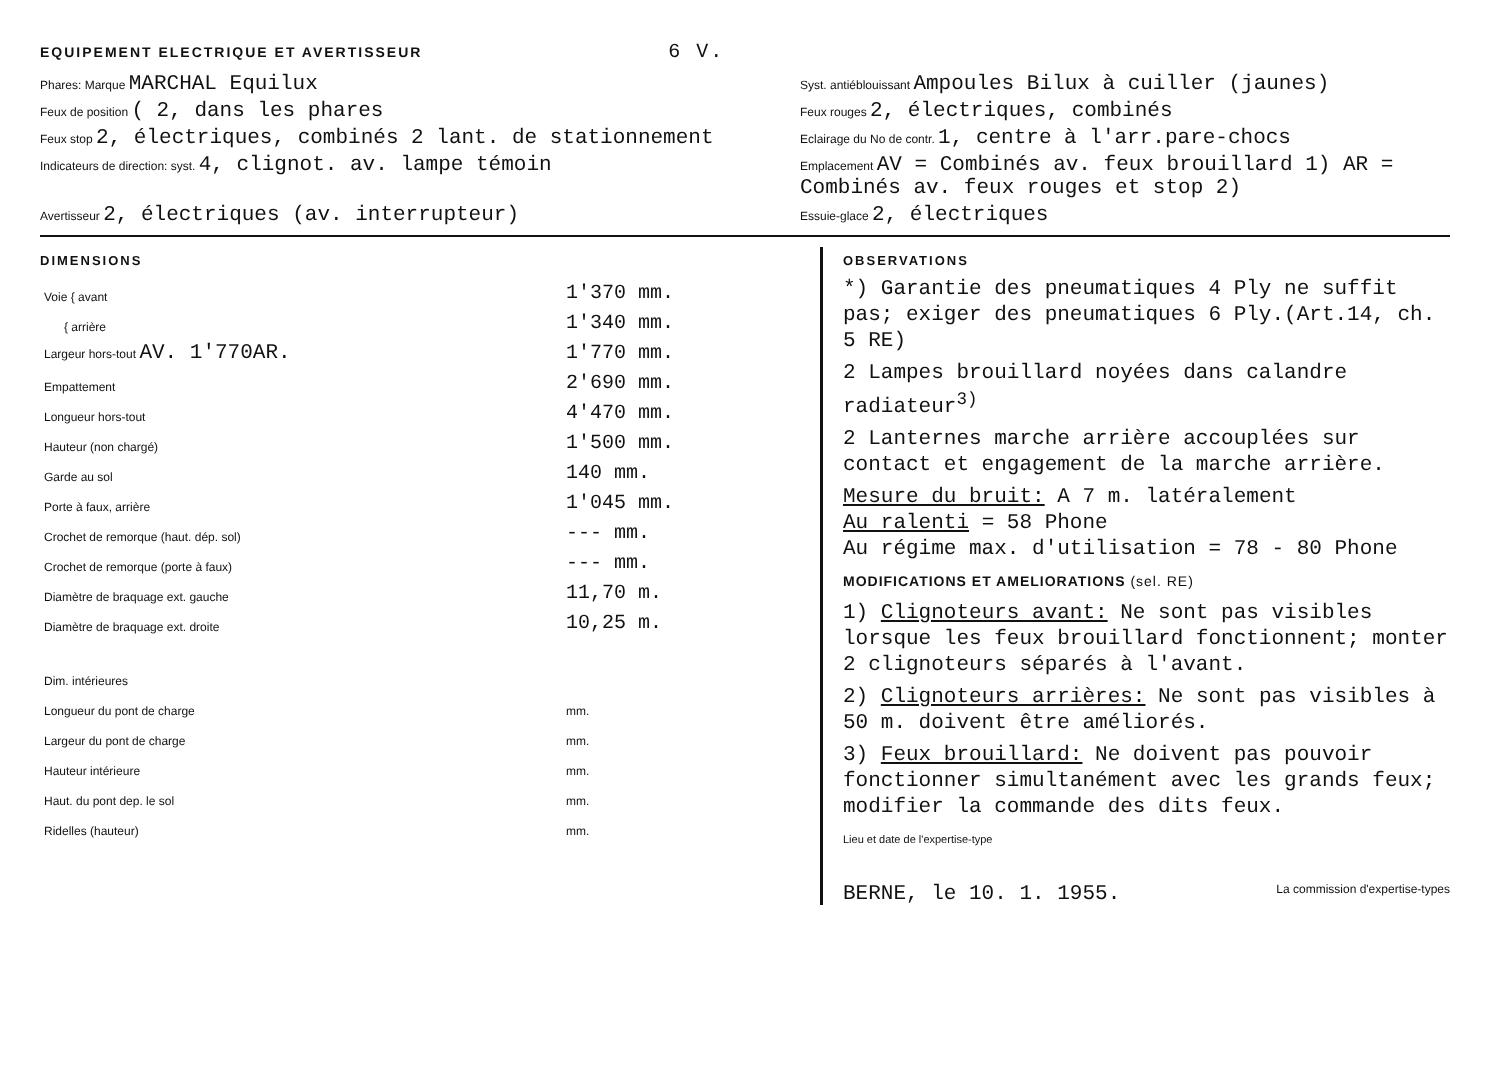EQUIPEMENT ELECTRIQUE ET AVERTISSEUR 6 V.
Phares: Marque MARCHAL Equilux
Syst. antiéblouissant Ampoules Bilux à cuiller (jaunes)
Feux de position ( 2, dans les phares
Feux rouges 2, électriques, combinés
Feux stop 2, électriques, combinés 2 lant. de stationnement
Eclairage du No de contr. 1, centre à l'arr.pare-chocs
Indicateurs de direction: syst. 4, clignot. av. lampe témoin
Emplacement AV = Combinés av. feux brouillard 1) AR = Combinés av. feux rouges et stop 2)
Avertisseur 2, électriques (av. interrupteur)
Essuie-glace 2, électriques
DIMENSIONS
| Voie { avant | 1'370 mm. |
| { arrière | 1'340 mm. |
| Largeur hors-tout AV. 1'770AR. | 1'770 mm. |
| Empattement | 2'690 mm. |
| Longueur hors-tout | 4'470 mm. |
| Hauteur (non chargé) | 1'500 mm. |
| Garde au sol | 140 mm. |
| Porte à faux, arrière | 1'045 mm. |
| Crochet de remorque (haut. dép. sol) | --- mm. |
| Crochet de remorque (porte à faux) | --- mm. |
| Diamètre de braquage ext. gauche | 11,70 m. |
| Diamètre de braquage ext. droite | 10,25 m. |
| Dim. intérieures | |
| Longueur du pont de charge | mm. |
| Largeur du pont de charge | mm. |
| Hauteur intérieure | mm. |
| Haut. du pont dep. le sol | mm. |
| Ridelles (hauteur) | mm. |
OBSERVATIONS
*) Garantie des pneumatiques 4 Ply ne suffit pas; exiger des pneumatiques 6 Ply.(Art.14, ch. 5 RE)
2 Lampes brouillard noyées dans calandre radiateur<sup>3)</sup>
2 Lanternes marche arrière accouplées sur contact et engagement de la marche arrière.
Mesure du bruit: A 7 m. latéralement
Au ralenti = 58 Phone
Au régime max. d'utilisation = 78 - 80 Phone
MODIFICATIONS ET AMELIORATIONS (sel. RE)
1) Clignoteurs avant: Ne sont pas visibles lorsque les feux brouillard fonctionnent; monter 2 clignoteurs séparés à l'avant.
2) Clignoteurs arrières: Ne sont pas visibles à 50 m. doivent être améliorés.
3) Feux brouillard: Ne doivent pas pouvoir fonctionner simultanément avec les grands feux; modifier la commande des dits feux.
Lieu et date de l'expertise-type
BERNE, le 10. 1. 1955. La commission d'expertise-types